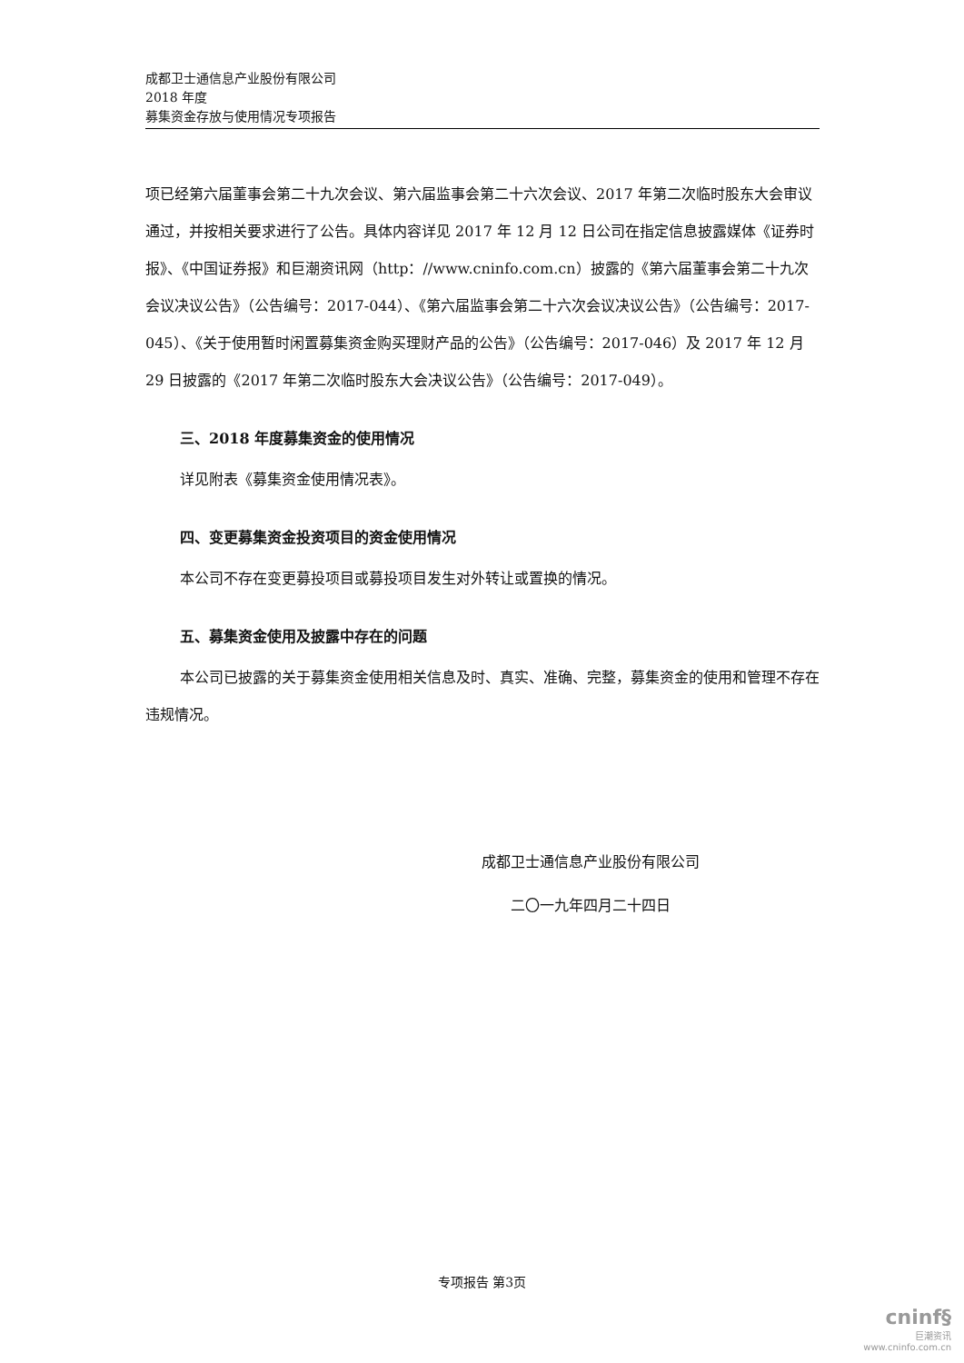成都卫士通信息产业股份有限公司
2018 年度
募集资金存放与使用情况专项报告
项已经第六届董事会第二十九次会议、第六届监事会第二十六次会议、2017 年第二次临时股东大会审议通过，并按相关要求进行了公告。具体内容详见 2017 年 12 月 12 日公司在指定信息披露媒体《证券时报》、《中国证券报》和巨潮资讯网（http：//www.cninfo.com.cn）披露的《第六届董事会第二十九次会议决议公告》（公告编号：2017-044）、《第六届监事会第二十六次会议决议公告》（公告编号：2017-045）、《关于使用暂时闲置募集资金购买理财产品的公告》（公告编号：2017-046）及 2017 年 12 月 29 日披露的《2017 年第二次临时股东大会决议公告》（公告编号：2017-049）。
三、2018 年度募集资金的使用情况
详见附表《募集资金使用情况表》。
四、变更募集资金投资项目的资金使用情况
本公司不存在变更募投项目或募投项目发生对外转让或置换的情况。
五、募集资金使用及披露中存在的问题
本公司已披露的关于募集资金使用相关信息及时、真实、准确、完整，募集资金的使用和管理不存在违规情况。
成都卫士通信息产业股份有限公司
二〇一九年四月二十四日
专项报告 第3页
cninf§
巨潮资讯
www.cninfo.com.cn